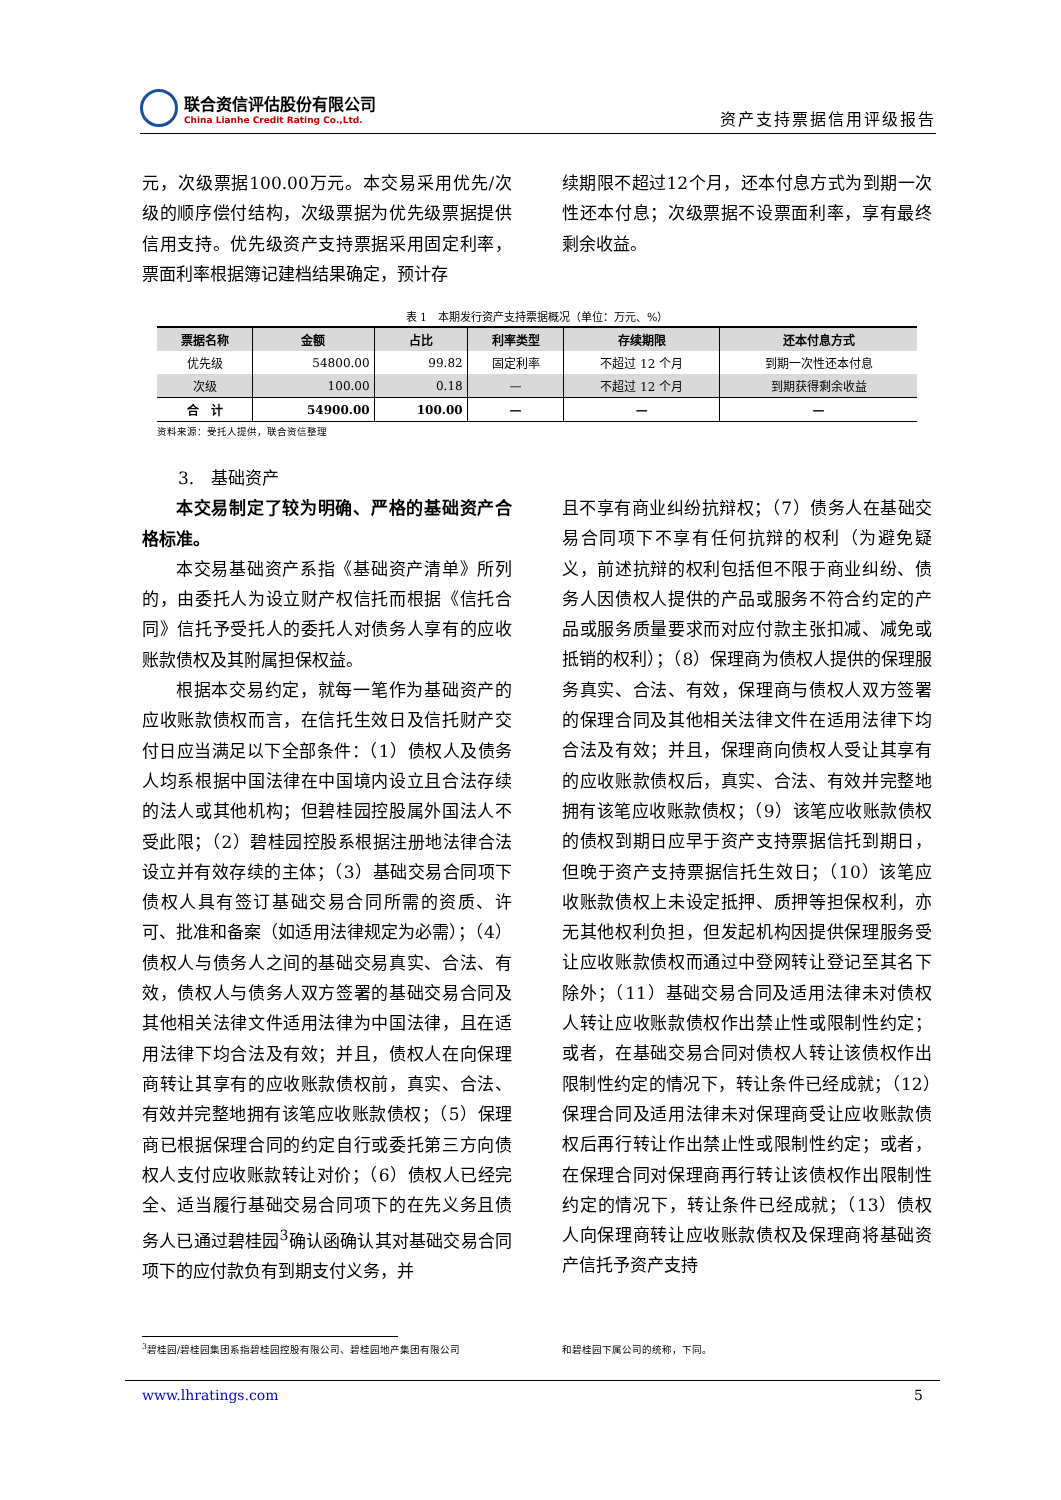联合资信评估股份有限公司
China Lianhe Credit Rating Co.,Ltd.
资产支持票据信用评级报告
元，次级票据100.00万元。本交易采用优先/次级的顺序偿付结构，次级票据为优先级票据提供信用支持。优先级资产支持票据采用固定利率，票面利率根据簿记建档结果确定，预计存
续期限不超过12个月，还本付息方式为到期一次性还本付息；次级票据不设票面利率，享有最终剩余收益。
表 1　本期发行资产支持票据概况（单位：万元、%）
| 票据名称 | 金额 | 占比 | 利率类型 | 存续期限 | 还本付息方式 |
| --- | --- | --- | --- | --- | --- |
| 优先级 | 54800.00 | 99.82 | 固定利率 | 不超过 12 个月 | 到期一次性还本付息 |
| 次级 | 100.00 | 0.18 | — | 不超过 12 个月 | 到期获得剩余收益 |
| 合 计 | 54900.00 | 100.00 | — | — | — |
资料来源：受托人提供，联合资信整理
3.　基础资产
本交易制定了较为明确、严格的基础资产合格标准。
本交易基础资产系指《基础资产清单》所列的，由委托人为设立财产权信托而根据《信托合同》信托予受托人的委托人对债务人享有的应收账款债权及其附属担保权益。
根据本交易约定，就每一笔作为基础资产的应收账款债权而言，在信托生效日及信托财产交付日应当满足以下全部条件：（1）债权人及债务人均系根据中国法律在中国境内设立且合法存续的法人或其他机构；但碧桂园控股属外国法人不受此限；（2）碧桂园控股系根据注册地法律合法设立并有效存续的主体；（3）基础交易合同项下债权人具有签订基础交易合同所需的资质、许可、批准和备案（如适用法律规定为必需）；（4）债权人与债务人之间的基础交易真实、合法、有效，债权人与债务人双方签署的基础交易合同及其他相关法律文件适用法律为中国法律，且在适用法律下均合法及有效；并且，债权人在向保理商转让其享有的应收账款债权前，真实、合法、有效并完整地拥有该笔应收账款债权；（5）保理商已根据保理合同的约定自行或委托第三方向债权人支付应收账款转让对价；（6）债权人已经完全、适当履行基础交易合同项下的在先义务且债务人已通过碧桂园<sup>3</sup>确认函确认其对基础交易合同项下的应付款负有到期支付义务，并
且不享有商业纠纷抗辩权；（7）债务人在基础交易合同项下不享有任何抗辩的权利（为避免疑义，前述抗辩的权利包括但不限于商业纠纷、债务人因债权人提供的产品或服务不符合约定的产品或服务质量要求而对应付款主张扣减、减免或抵销的权利）；（8）保理商为债权人提供的保理服务真实、合法、有效，保理商与债权人双方签署的保理合同及其他相关法律文件在适用法律下均合法及有效；并且，保理商向债权人受让其享有的应收账款债权后，真实、合法、有效并完整地拥有该笔应收账款债权；（9）该笔应收账款债权的债权到期日应早于资产支持票据信托到期日，但晚于资产支持票据信托生效日；（10）该笔应收账款债权上未设定抵押、质押等担保权利，亦无其他权利负担，但发起机构因提供保理服务受让应收账款债权而通过中登网转让登记至其名下除外；（11）基础交易合同及适用法律未对债权人转让应收账款债权作出禁止性或限制性约定；或者，在基础交易合同对债权人转让该债权作出限制性约定的情况下，转让条件已经成就；（12）保理合同及适用法律未对保理商受让应收账款债权后再行转让作出禁止性或限制性约定；或者，在保理合同对保理商再行转让该债权作出限制性约定的情况下，转让条件已经成就；（13）债权人向保理商转让应收账款债权及保理商将基础资产信托予资产支持
<sup>3</sup> 碧桂园/碧桂园集团系指碧桂园控股有限公司、碧桂园地产集团有限公司 和碧桂园下属公司的统称，下同。
www.lhratings.com 5